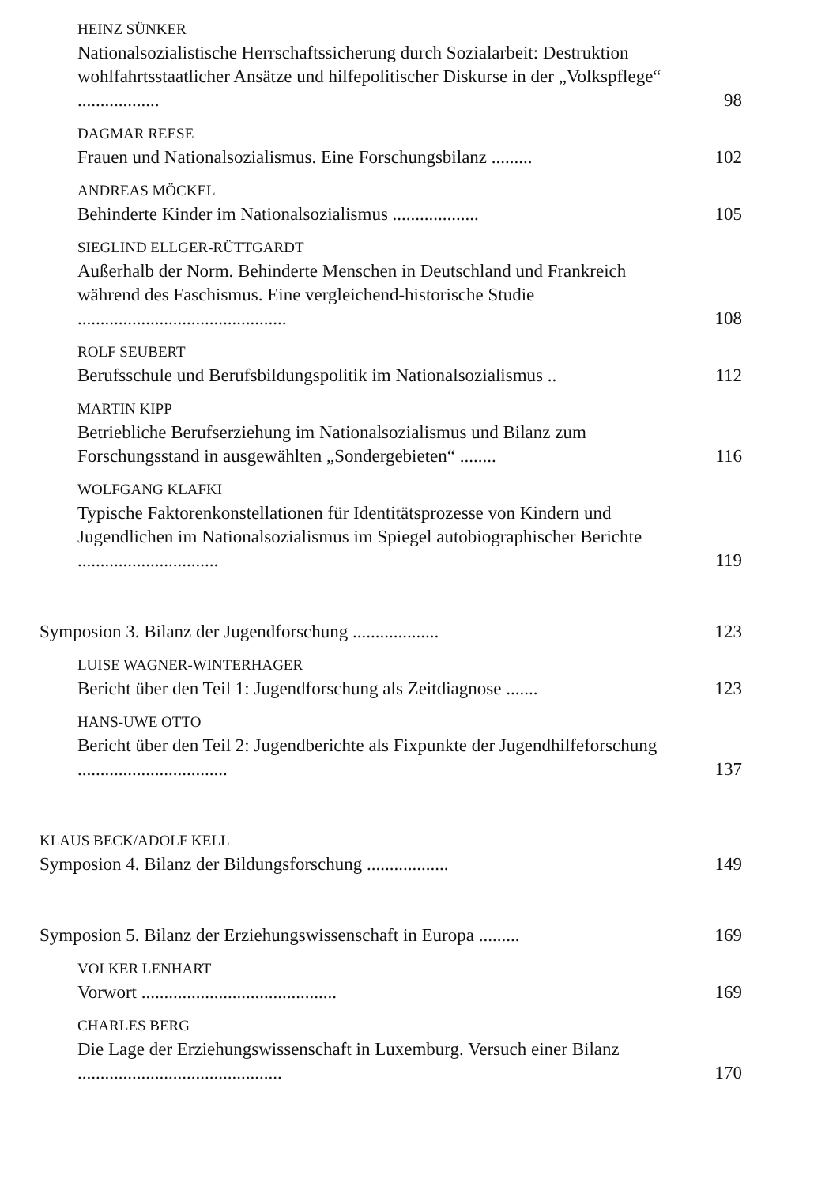HEINZ SÜNKER
Nationalsozialistische Herrschaftssicherung durch Sozialarbeit: Destruktion wohlfahrtsstaatlicher Ansätze und hilfepolitischer Diskurse in der „Volkspflege“ ..................
98
DAGMAR REESE
Frauen und Nationalsozialismus. Eine Forschungsbilanz .........
102
ANDREAS MÖCKEL
Behinderte Kinder im Nationalsozialismus ...................
105
SIEGLIND ELLGER-RÜTTGARDT
Außerhalb der Norm. Behinderte Menschen in Deutschland und Frankreich während des Faschismus. Eine vergleichend-historische Studie ..............................................
108
ROLF SEUBERT
Berufsschule und Berufsbildungspolitik im Nationalsozialismus ..
112
MARTIN KIPP
Betriebliche Berufserziehung im Nationalsozialismus und Bilanz zum Forschungsstand in ausgewählten „Sondergebieten“ ........
116
WOLFGANG KLAFKI
Typische Faktorenkonstellationen für Identitätsprozesse von Kindern und Jugendlichen im Nationalsozialismus im Spiegel autobiographischer Berichte ...............................
119
Symposion 3. Bilanz der Jugendforschung ...................
123
LUISE WAGNER-WINTERHAGER
Bericht über den Teil 1: Jugendforschung als Zeitdiagnose .......
123
HANS-UWE OTTO
Bericht über den Teil 2: Jugendberichte als Fixpunkte der Jugendhilfeforschung .................................
137
KLAUS BECK/ADOLF KELL
Symposion 4. Bilanz der Bildungsforschung ..................
149
Symposion 5. Bilanz der Erziehungswissenschaft in Europa .........
169
VOLKER LENHART
Vorwort ...........................................
169
CHARLES BERG
Die Lage der Erziehungswissenschaft in Luxemburg. Versuch einer Bilanz .............................................
170